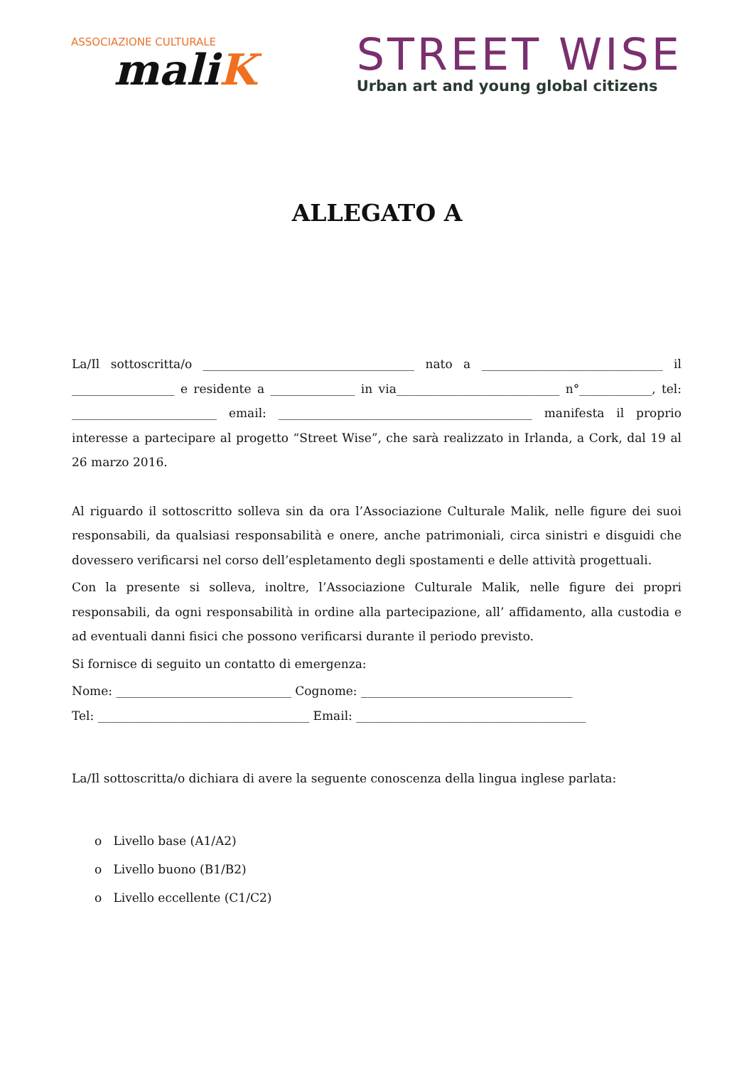ASSOCIAZIONE CULTURALE
maliK
STREET WISE
Urban art and young global citizens
ALLEGATO A
La/Il sottoscritta/o ___________________________________ nato a ______________________________ il _________________ e residente a ______________ in via___________________________ n°____________, tel: ________________________ email: __________________________________________ manifesta il proprio interesse a partecipare al progetto “Street Wise”, che sarà realizzato in Irlanda, a Cork, dal 19 al 26 marzo 2016.
Al riguardo il sottoscritto solleva sin da ora l’Associazione Culturale Malik, nelle figure dei suoi responsabili, da qualsiasi responsabilità e onere, anche patrimoniali, circa sinistri e disguidi che dovessero verificarsi nel corso dell’espletamento degli spostamenti e delle attività progettuali.
Con la presente si solleva, inoltre, l’Associazione Culturale Malik, nelle figure dei propri responsabili, da ogni responsabilità in ordine alla partecipazione, all’ affidamento, alla custodia e ad eventuali danni fisici che possono verificarsi durante il periodo previsto.
Si fornisce di seguito un contatto di emergenza:
Nome: _____________________________ Cognome: ___________________________________
Tel: ___________________________________ Email: ______________________________________
La/Il sottoscritta/o dichiara di avere la seguente conoscenza della lingua inglese parlata:
o Livello base (A1/A2)
o Livello buono (B1/B2)
o Livello eccellente (C1/C2)